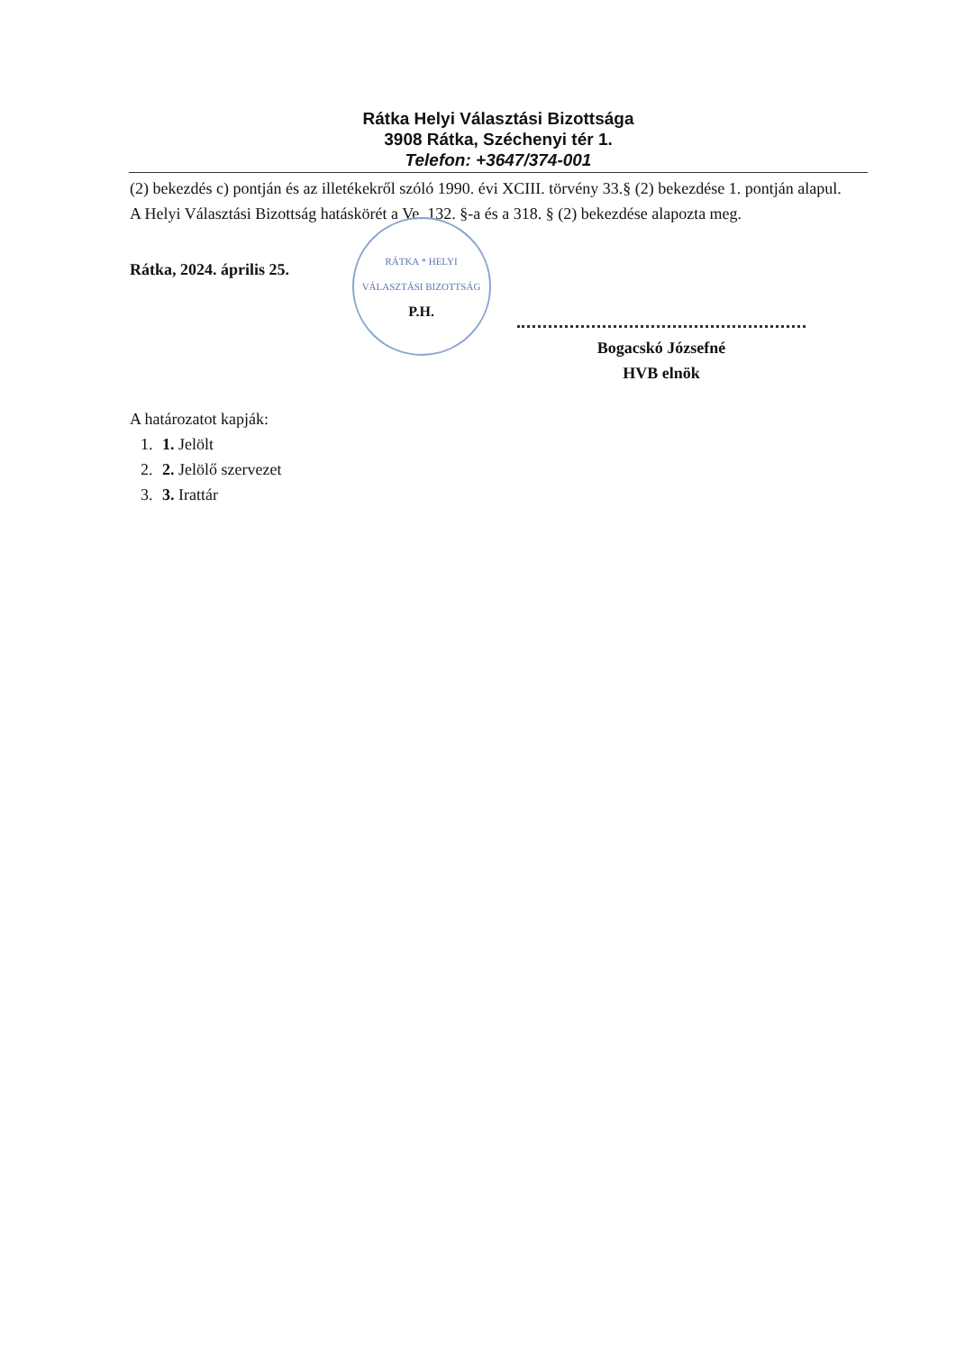Rátka Helyi Választási Bizottsága
3908 Rátka, Széchenyi tér 1.
Telefon: +3647/374-001
(2) bekezdés c) pontján és az illetékekről szóló 1990. évi XCIII. törvény 33.§ (2) bekezdése 1. pontján alapul.
A Helyi Választási Bizottság hatáskörét a Ve. 132. §-a és a 318. § (2) bekezdése alapozta meg.
Rátka, 2024. április 25.
RÁTKA * HELYI VÁLASZTÁSI BIZOTTSÁG
P.H.
Bogacskó Józsefné
HVB elnök
A határozatot kapják:
1. 1. Jelölt
2. 2. Jelölő szervezet
3. 3. Irattár